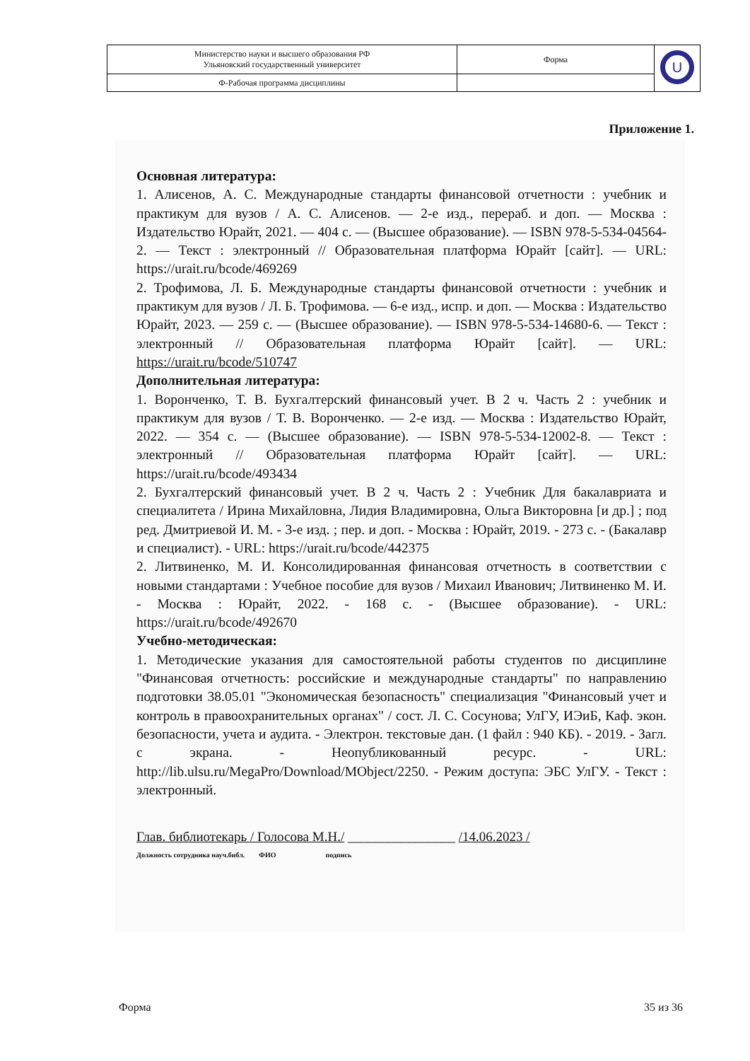| Министерство науки и высшего образования РФ Ульяновский государственный университет | Форма | U |
| Ф-Рабочая программа дисциплины | | |
Приложение 1.
Основная литература:
1. Алисенов, А. С. Международные стандарты финансовой отчетности : учебник и практикум для вузов / А. С. Алисенов. — 2-е изд., перераб. и доп. — Москва : Издательство Юрайт, 2021. — 404 с. — (Высшее образование). — ISBN 978-5-534-04564-2. — Текст : электронный // Образовательная платформа Юрайт [сайт]. — URL: https://urait.ru/bcode/469269
2. Трофимова, Л. Б. Международные стандарты финансовой отчетности : учебник и практикум для вузов / Л. Б. Трофимова. — 6-е изд., испр. и доп. — Москва : Издательство Юрайт, 2023. — 259 с. — (Высшее образование). — ISBN 978-5-534-14680-6. — Текст : электронный // Образовательная платформа Юрайт [сайт]. — URL: https://urait.ru/bcode/510747
Дополнительная литература:
1. Воронченко, Т. В. Бухгалтерский финансовый учет. В 2 ч. Часть 2 : учебник и практикум для вузов / Т. В. Воронченко. — 2-е изд. — Москва : Издательство Юрайт, 2022. — 354 с. — (Высшее образование). — ISBN 978-5-534-12002-8. — Текст : электронный // Образовательная платформа Юрайт [сайт]. — URL: https://urait.ru/bcode/493434
2. Бухгалтерский финансовый учет. В 2 ч. Часть 2 : Учебник Для бакалавриата и специалитета / Ирина Михайловна, Лидия Владимировна, Ольга Викторовна [и др.] ; под ред. Дмитриевой И. М. - 3-е изд. ; пер. и доп. - Москва : Юрайт, 2019. - 273 с. - (Бакалавр и специалист). - URL: https://urait.ru/bcode/442375
2. Литвиненко, М. И. Консолидированная финансовая отчетность в соответствии с новыми стандартами : Учебное пособие для вузов / Михаил Иванович; Литвиненко М. И. - Москва : Юрайт, 2022. - 168 с. - (Высшее образование). - URL: https://urait.ru/bcode/492670
Учебно-методическая:
1. Методические указания для самостоятельной работы студентов по дисциплине "Финансовая отчетность: российские и международные стандарты" по направлению подготовки 38.05.01 "Экономическая безопасность" специализация "Финансовый учет и контроль в правоохранительных органах" / сост. Л. С. Сосунова; УлГУ, ИЭиБ, Каф. экон. безопасности, учета и аудита. - Электрон. текстовые дан. (1 файл : 940 КБ). - 2019. - Загл. с экрана. - Неопубликованный ресурс. - URL: http://lib.ulsu.ru/MegaPro/Download/MObject/2250. - Режим доступа: ЭБС УлГУ. - Текст : электронный.
Глав. библиотекарь / Голосова М.Н./ ________________ /14.06.2023 /
Должность сотрудника науч.библ. ФИО подпись
Форма 35 из 36